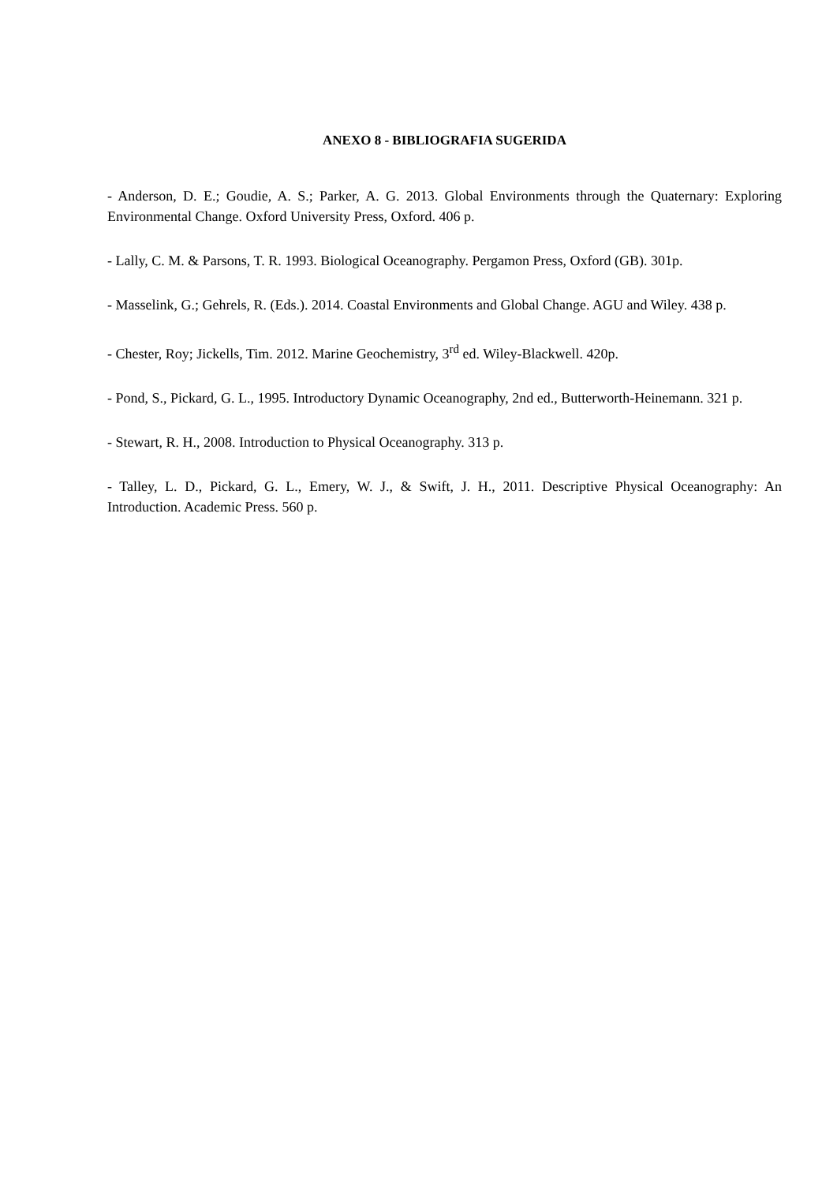ANEXO 8 - BIBLIOGRAFIA SUGERIDA
- Anderson, D. E.; Goudie, A. S.; Parker, A. G. 2013. Global Environments through the Quaternary: Exploring Environmental Change. Oxford University Press, Oxford. 406 p.
- Lally, C. M. & Parsons, T. R. 1993. Biological Oceanography. Pergamon Press, Oxford (GB). 301p.
- Masselink, G.; Gehrels, R. (Eds.). 2014. Coastal Environments and Global Change. AGU and Wiley. 438 p.
- Chester, Roy; Jickells, Tim. 2012. Marine Geochemistry, 3<sup>rd</sup> ed. Wiley-Blackwell. 420p.
- Pond, S., Pickard, G. L., 1995. Introductory Dynamic Oceanography, 2nd ed., Butterworth-Heinemann. 321 p.
- Stewart, R. H., 2008. Introduction to Physical Oceanography. 313 p.
- Talley, L. D., Pickard, G. L., Emery, W. J., & Swift, J. H., 2011. Descriptive Physical Oceanography: An Introduction. Academic Press. 560 p.